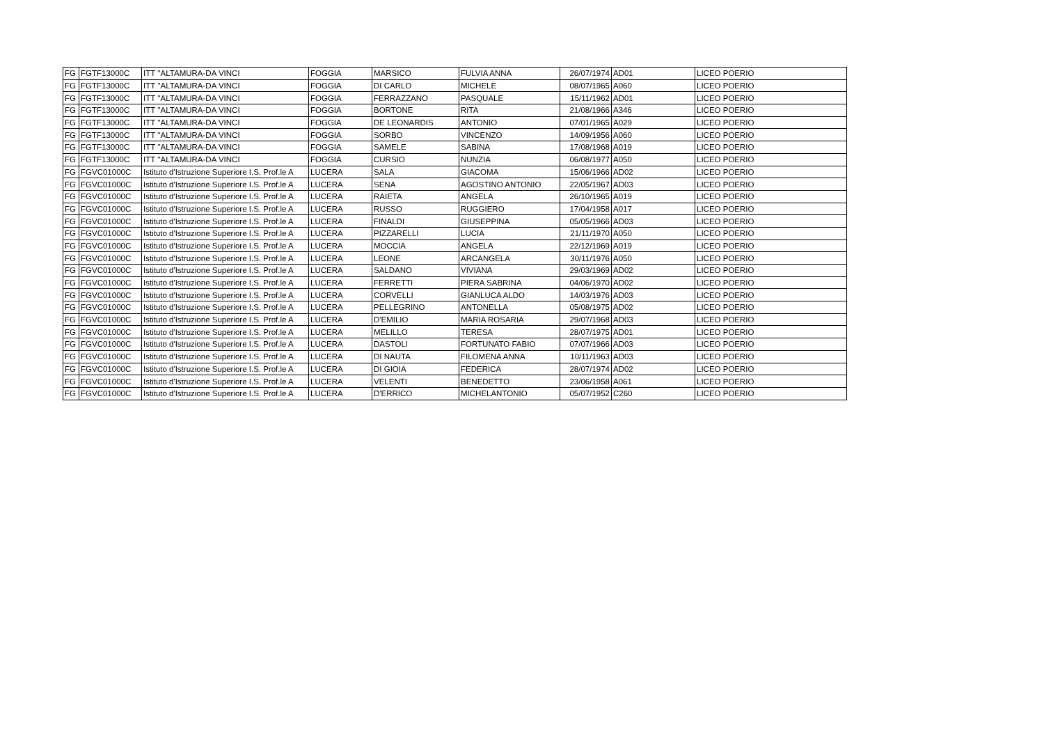| FG | FGTF13000C | ITT ''ALTAMURA-DA VINCI | FOGGIA | MARSICO | FULVIA ANNA | 26/07/1974 | AD01 | LICEO POERIO |
| FG | FGTF13000C | ITT ''ALTAMURA-DA VINCI | FOGGIA | DI CARLO | MICHELE | 08/07/1965 | A060 | LICEO POERIO |
| FG | FGTF13000C | ITT ''ALTAMURA-DA VINCI | FOGGIA | FERRAZZANO | PASQUALE | 15/11/1962 | AD01 | LICEO POERIO |
| FG | FGTF13000C | ITT ''ALTAMURA-DA VINCI | FOGGIA | BORTONE | RITA | 21/08/1966 | A346 | LICEO POERIO |
| FG | FGTF13000C | ITT ''ALTAMURA-DA VINCI | FOGGIA | DE LEONARDIS | ANTONIO | 07/01/1965 | A029 | LICEO POERIO |
| FG | FGTF13000C | ITT ''ALTAMURA-DA VINCI | FOGGIA | SORBO | VINCENZO | 14/09/1956 | A060 | LICEO POERIO |
| FG | FGTF13000C | ITT ''ALTAMURA-DA VINCI | FOGGIA | SAMELE | SABINA | 17/08/1968 | A019 | LICEO POERIO |
| FG | FGTF13000C | ITT ''ALTAMURA-DA VINCI | FOGGIA | CURSIO | NUNZIA | 06/08/1977 | A050 | LICEO POERIO |
| FG | FGVC01000C | Istituto d'Istruzione Superiore I.S. Prof.le A | LUCERA | SALA | GIACOMA | 15/06/1966 | AD02 | LICEO POERIO |
| FG | FGVC01000C | Istituto d'Istruzione Superiore I.S. Prof.le A | LUCERA | SENA | AGOSTINO ANTONIO | 22/05/1967 | AD03 | LICEO POERIO |
| FG | FGVC01000C | Istituto d'Istruzione Superiore I.S. Prof.le A | LUCERA | RAIETA | ANGELA | 26/10/1965 | A019 | LICEO POERIO |
| FG | FGVC01000C | Istituto d'Istruzione Superiore I.S. Prof.le A | LUCERA | RUSSO | RUGGIERO | 17/04/1958 | A017 | LICEO POERIO |
| FG | FGVC01000C | Istituto d'Istruzione Superiore I.S. Prof.le A | LUCERA | FINALDI | GIUSEPPINA | 05/05/1966 | AD03 | LICEO POERIO |
| FG | FGVC01000C | Istituto d'Istruzione Superiore I.S. Prof.le A | LUCERA | PIZZARELLI | LUCIA | 21/11/1970 | A050 | LICEO POERIO |
| FG | FGVC01000C | Istituto d'Istruzione Superiore I.S. Prof.le A | LUCERA | MOCCIA | ANGELA | 22/12/1969 | A019 | LICEO POERIO |
| FG | FGVC01000C | Istituto d'Istruzione Superiore I.S. Prof.le A | LUCERA | LEONE | ARCANGELA | 30/11/1976 | A050 | LICEO POERIO |
| FG | FGVC01000C | Istituto d'Istruzione Superiore I.S. Prof.le A | LUCERA | SALDANO | VIVIANA | 29/03/1969 | AD02 | LICEO POERIO |
| FG | FGVC01000C | Istituto d'Istruzione Superiore I.S. Prof.le A | LUCERA | FERRETTI | PIERA SABRINA | 04/06/1970 | AD02 | LICEO POERIO |
| FG | FGVC01000C | Istituto d'Istruzione Superiore I.S. Prof.le A | LUCERA | CORVELLI | GIANLUCA ALDO | 14/03/1976 | AD03 | LICEO POERIO |
| FG | FGVC01000C | Istituto d'Istruzione Superiore I.S. Prof.le A | LUCERA | PELLEGRINO | ANTONELLA | 05/08/1975 | AD02 | LICEO POERIO |
| FG | FGVC01000C | Istituto d'Istruzione Superiore I.S. Prof.le A | LUCERA | D'EMILIO | MARIA ROSARIA | 29/07/1968 | AD03 | LICEO POERIO |
| FG | FGVC01000C | Istituto d'Istruzione Superiore I.S. Prof.le A | LUCERA | MELILLO | TERESA | 28/07/1975 | AD01 | LICEO POERIO |
| FG | FGVC01000C | Istituto d'Istruzione Superiore I.S. Prof.le A | LUCERA | DASTOLI | FORTUNATO FABIO | 07/07/1966 | AD03 | LICEO POERIO |
| FG | FGVC01000C | Istituto d'Istruzione Superiore I.S. Prof.le A | LUCERA | DI NAUTA | FILOMENA ANNA | 10/11/1963 | AD03 | LICEO POERIO |
| FG | FGVC01000C | Istituto d'Istruzione Superiore I.S. Prof.le A | LUCERA | DI GIOIA | FEDERICA | 28/07/1974 | AD02 | LICEO POERIO |
| FG | FGVC01000C | Istituto d'Istruzione Superiore I.S. Prof.le A | LUCERA | VELENTI | BENEDETTO | 23/06/1958 | A061 | LICEO POERIO |
| FG | FGVC01000C | Istituto d'Istruzione Superiore I.S. Prof.le A | LUCERA | D'ERRICO | MICHELANTONIO | 05/07/1952 | C260 | LICEO POERIO |